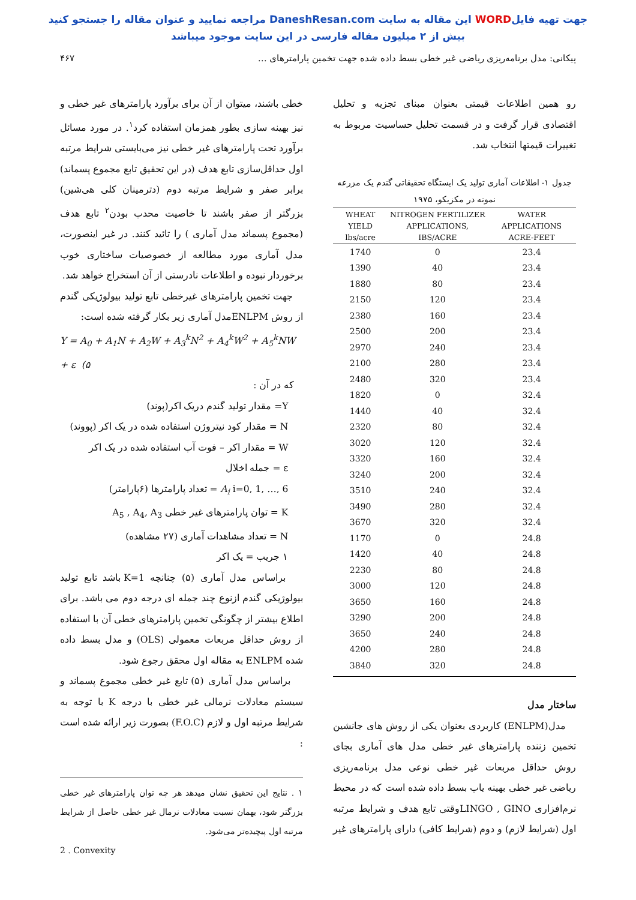جهت تهیه فایلWORD این مقاله به سایت DaneshResan.com مراجعه نمایید و عنوان مقاله را جستجو کنید
بیش از ۲ میلیون مقاله فارسی در این سایت موجود میباشد
پیکانی: مدل برنامه‌ریزی ریاضی غیر خطی بسط داده شده جهت تخمین پارامترهای … ۴۶۷
رو همین اطلاعات قیمتی بعنوان مبنای تجزیه و تحلیل اقتصادی قرار گرفت و در قسمت تحلیل حساسیت مربوط به تغییرات قیمتها انتخاب شد.
جدول ۱- اطلاعات آماری تولید یک ایستگاه تحقیقاتی گندم یک مزرعه نمونه در مکزیکو، ۱۹۷۵
| WHEAT YIELD lbs/acre | NITROGEN FERTILIZER APPLICATIONS, IBS/ACRE | WATER APPLICATIONS ACRE-FEET |
| --- | --- | --- |
| 1740 | 0 | 23.4 |
| 1390 | 40 | 23.4 |
| 1880 | 80 | 23.4 |
| 2150 | 120 | 23.4 |
| 2380 | 160 | 23.4 |
| 2500 | 200 | 23.4 |
| 2970 | 240 | 23.4 |
| 2100 | 280 | 23.4 |
| 2480 | 320 | 23.4 |
| 1820 | 0 | 32.4 |
| 1440 | 40 | 32.4 |
| 2320 | 80 | 32.4 |
| 3020 | 120 | 32.4 |
| 3320 | 160 | 32.4 |
| 3240 | 200 | 32.4 |
| 3510 | 240 | 32.4 |
| 3490 | 280 | 32.4 |
| 3670 | 320 | 32.4 |
| 1170 | 0 | 24.8 |
| 1420 | 40 | 24.8 |
| 2230 | 80 | 24.8 |
| 3000 | 120 | 24.8 |
| 3650 | 160 | 24.8 |
| 3290 | 200 | 24.8 |
| 3650 | 240 | 24.8 |
| 4200 | 280 | 24.8 |
| 3840 | 320 | 24.8 |
ساختار مدل
مدل(ENLPM) کاربردی بعنوان یکی از روش های جانشین تخمین زننده پارامترهای غیر خطی مدل های آماری بجای روش حداقل مربعات غیر خطی نوعی مدل برنامه‌ریزی ریاضی غیر خطی بهینه یاب بسط داده شده است که در محیط نرم‌افزاری LINGO , GINOوقتی تابع هدف و شرایط مرتبه اول (شرایط لازم) و دوم (شرایط کافی) دارای پارامترهای غیر
خطی باشند، میتوان از آن برای برآورد پارامترهای غیر خطی و نیز بهینه سازی بطور همزمان استفاده کرد<sup>۱</sup>. در مورد مسائل برآورد تحت پارامترهای غیر خطی نیز می‌بایستی شرایط مرتبه اول حداقل‌سازی تابع هدف (در این تحقیق تابع مجموع پسماند) برابر صفر و شرایط مرتبه دوم (دترمینان کلی هی‌شین) بزرگتر از صفر باشند تا خاصیت محدب بودن<sup>۲</sup> تابع هدف (مجموع پسماند مدل آماری ) را تائید کنند. در غیر اینصورت، مدل آماری مورد مطالعه از خصوصیات ساختاری خوب برخوردار نبوده و اطلاعات نادرستی از آن استخراج خواهد شد.
جهت تخمین پارامترهای غیرخطی تابع تولید بیولوژیکی گندم از روش ENLPMمدل آماری زیر بکار گرفته شده است:
Y = A<sub>0</sub> + A<sub>1</sub>N + A<sub>2</sub>W + A<sub>3</sub><sup>k</sup>N<sup>2</sup> + A<sub>4</sub><sup>k</sup>W<sup>2</sup> + A<sub>5</sub><sup>k</sup>NW + ε (۵
که در آن :
Y= مقدار تولید گندم دریک اکر(پوند)
N = مقدار کود نیتروژن استفاده شده در یک اکر (پووند)
W = مقدار اکر – فوت آب استفاده شده در یک اکر
ε = جمله اخلال
A<sub>i</sub> i=0, 1, …, 6 = تعداد پارامترها (۶پارامتر)
K = توان پارامترهای غیر خطی A<sub>5</sub> , A<sub>4</sub>, A<sub>3</sub>
N = تعداد مشاهدات آماری (۲۷ مشاهده)
۱ جریب = یک اکر
براساس مدل آماری (۵) چنانچه K=1 باشد تابع تولید بیولوژیکی گندم ازنوع چند جمله ای درجه دوم می باشد. برای اطلاع بیشتر از چگونگی تخمین پارامترهای خطی آن با استفاده از روش حداقل مربعات معمولی (OLS) و مدل بسط داده شده ENLPM به مقاله اول محقق رجوع شود.
براساس مدل آماری (۵) تابع غیر خطی مجموع پسماند و سیستم معادلات نرمالی غیر خطی با درجه K با توجه به شرایط مرتبه اول و لازم (F.O.C) بصورت زیر ارائه شده است :
۱ . نتایج این تحقیق نشان میدهد هر چه توان پارامترهای غیر خطی بزرگتر شود، بهمان نسبت معادلات نرمال غیر خطی حاصل از شرایط مرتبه اول پیچیده‌تر می‌شود.
2 . Convexity